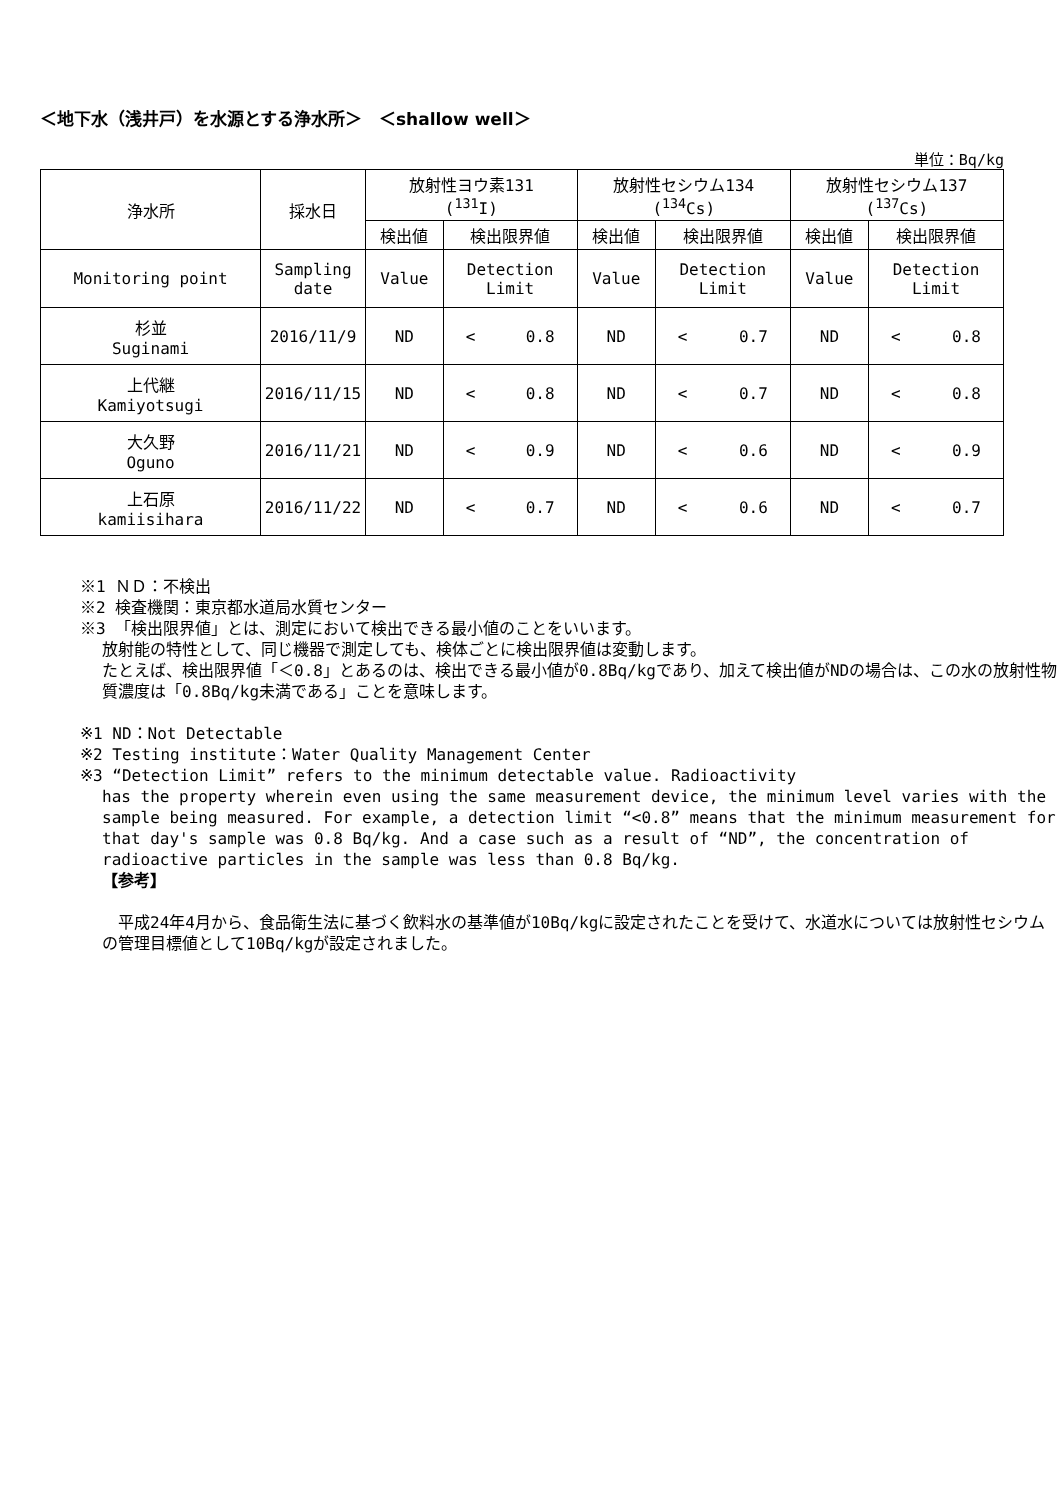＜地下水（浅井戸）を水源とする浄水所＞　＜shallow well＞
単位：Bq/kg
| 浄水所 | 採水日 | 放射性ヨウ素131 (<sup>131</sup>I) | | 放射性セシウム134 (<sup>134</sup>Cs) | | 放射性セシウム137 (<sup>137</sup>Cs) | |
| --- | --- | --- | --- | --- | --- | --- | --- |
| | | 検出値 | 検出限界値 | 検出値 | 検出限界値 | 検出値 | 検出限界値 |
| Monitoring point | Sampling date | Value | Detection Limit | Value | Detection Limit | Value | Detection Limit |
| 杉並 Suginami | 2016/11/9 | ND | < 0.8 | ND | < 0.7 | ND | < 0.8 |
| 上代継 Kamiyotsugi | 2016/11/15 | ND | < 0.8 | ND | < 0.7 | ND | < 0.8 |
| 大久野 Oguno | 2016/11/21 | ND | < 0.9 | ND | < 0.6 | ND | < 0.9 |
| 上石原 kamiisihara | 2016/11/22 | ND | < 0.7 | ND | < 0.6 | ND | < 0.7 |
※1 ＮＤ：不検出
※2 検査機関：東京都水道局水質センター
※3 「検出限界値」とは、測定において検出できる最小値のことをいいます。
放射能の特性として、同じ機器で測定しても、検体ごとに検出限界値は変動します。
たとえば、検出限界値「＜0.8」とあるのは、検出できる最小値が0.8Bq/kgであり、加えて検出値がNDの場合は、この水の放射性物質濃度は「0.8Bq/kg未満である」ことを意味します。
※1 ND：Not Detectable
※2 Testing institute：Water Quality Management Center
※3 “Detection Limit” refers to the minimum detectable value. Radioactivity
has the property wherein even using the same measurement device, the minimum level varies with the sample being measured. For example, a detection limit “<0.8” means that the minimum measurement for that day's sample was 0.8 Bq/kg. And a case such as a result of “ND”, the concentration of radioactive particles in the sample was less than 0.8 Bq/kg.
【参考】
　平成24年4月から、食品衛生法に基づく飲料水の基準値が10Bq/kgに設定されたことを受けて、水道水については放射性セシウムの管理目標値として10Bq/kgが設定されました。